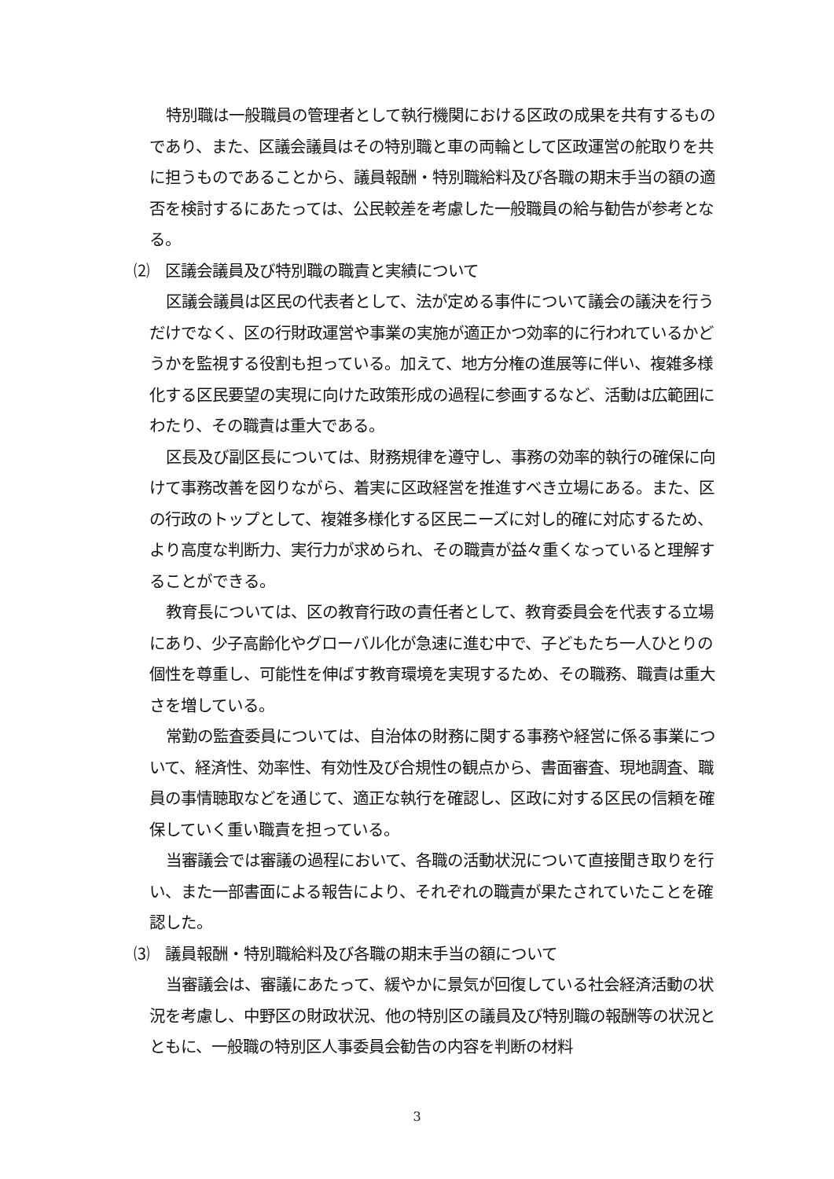特別職は一般職員の管理者として執行機関における区政の成果を共有するものであり、また、区議会議員はその特別職と車の両輪として区政運営の舵取りを共に担うものであることから、議員報酬・特別職給料及び各職の期末手当の額の適否を検討するにあたっては、公民較差を考慮した一般職員の給与勧告が参考となる。
⑵　区議会議員及び特別職の職責と実績について
区議会議員は区民の代表者として、法が定める事件について議会の議決を行うだけでなく、区の行財政運営や事業の実施が適正かつ効率的に行われているかどうかを監視する役割も担っている。加えて、地方分権の進展等に伴い、複雑多様化する区民要望の実現に向けた政策形成の過程に参画するなど、活動は広範囲にわたり、その職責は重大である。
区長及び副区長については、財務規律を遵守し、事務の効率的執行の確保に向けて事務改善を図りながら、着実に区政経営を推進すべき立場にある。また、区の行政のトップとして、複雑多様化する区民ニーズに対し的確に対応するため、より高度な判断力、実行力が求められ、その職責が益々重くなっていると理解することができる。
教育長については、区の教育行政の責任者として、教育委員会を代表する立場にあり、少子高齢化やグローバル化が急速に進む中で、子どもたち一人ひとりの個性を尊重し、可能性を伸ばす教育環境を実現するため、その職務、職責は重大さを増している。
常勤の監査委員については、自治体の財務に関する事務や経営に係る事業について、経済性、効率性、有効性及び合規性の観点から、書面審査、現地調査、職員の事情聴取などを通じて、適正な執行を確認し、区政に対する区民の信頼を確保していく重い職責を担っている。
当審議会では審議の過程において、各職の活動状況について直接聞き取りを行い、また一部書面による報告により、それぞれの職責が果たされていたことを確認した。
⑶　議員報酬・特別職給料及び各職の期末手当の額について
当審議会は、審議にあたって、緩やかに景気が回復している社会経済活動の状況を考慮し、中野区の財政状況、他の特別区の議員及び特別職の報酬等の状況とともに、一般職の特別区人事委員会勧告の内容を判断の材料
3